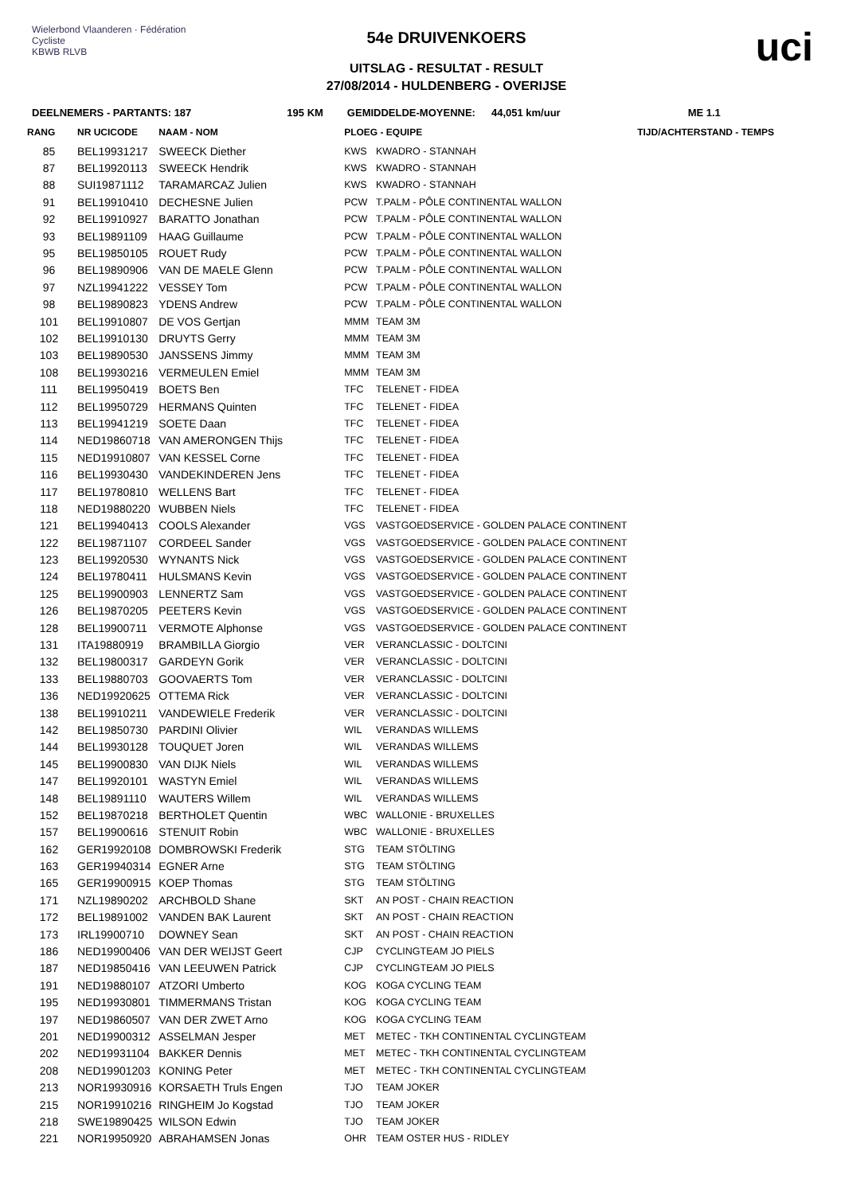Wielerbond Vlaanderen · Fédération Cycliste
KBWB RLVB
54e DRUIVENKOERS
UITSLAG - RESULTAT - RESULT
27/08/2014 - HULDENBERG - OVERIJSE
uci
DEELNEMERS - PARTANTS: 187 195 KM GEMIDDELDE-MOYENNE: 44,051 km/uur ME 1.1
| RANG | NR UCICODE | NAAM - NOM | PLOEG - EQUIPE | | TIJD/ACHTERSTAND - TEMPS |
| --- | --- | --- | --- | --- | --- |
| 85 | BEL19931217 | SWEECK Diether | KWS | KWADRO - STANNAH | |
| 87 | BEL19920113 | SWEECK Hendrik | KWS | KWADRO - STANNAH | |
| 88 | SUI19871112 | TARAMARCAZ Julien | KWS | KWADRO - STANNAH | |
| 91 | BEL19910410 | DECHESNE Julien | PCW | T.PALM - PÔLE CONTINENTAL WALLON | |
| 92 | BEL19910927 | BARATTO Jonathan | PCW | T.PALM - PÔLE CONTINENTAL WALLON | |
| 93 | BEL19891109 | HAAG Guillaume | PCW | T.PALM - PÔLE CONTINENTAL WALLON | |
| 95 | BEL19850105 | ROUET Rudy | PCW | T.PALM - PÔLE CONTINENTAL WALLON | |
| 96 | BEL19890906 | VAN DE MAELE Glenn | PCW | T.PALM - PÔLE CONTINENTAL WALLON | |
| 97 | NZL19941222 | VESSEY Tom | PCW | T.PALM - PÔLE CONTINENTAL WALLON | |
| 98 | BEL19890823 | YDENS Andrew | PCW | T.PALM - PÔLE CONTINENTAL WALLON | |
| 101 | BEL19910807 | DE VOS Gertjan | MMM | TEAM 3M | |
| 102 | BEL19910130 | DRUYTS Gerry | MMM | TEAM 3M | |
| 103 | BEL19890530 | JANSSENS Jimmy | MMM | TEAM 3M | |
| 108 | BEL19930216 | VERMEULEN Emiel | MMM | TEAM 3M | |
| 111 | BEL19950419 | BOETS Ben | TFC | TELENET - FIDEA | |
| 112 | BEL19950729 | HERMANS Quinten | TFC | TELENET - FIDEA | |
| 113 | BEL19941219 | SOETE Daan | TFC | TELENET - FIDEA | |
| 114 | NED19860718 | VAN AMERONGEN Thijs | TFC | TELENET - FIDEA | |
| 115 | NED19910807 | VAN KESSEL Corne | TFC | TELENET - FIDEA | |
| 116 | BEL19930430 | VANDEKINDEREN Jens | TFC | TELENET - FIDEA | |
| 117 | BEL19780810 | WELLENS Bart | TFC | TELENET - FIDEA | |
| 118 | NED19880220 | WUBBEN Niels | TFC | TELENET - FIDEA | |
| 121 | BEL19940413 | COOLS Alexander | VGS | VASTGOEDSERVICE - GOLDEN PALACE CONTINENT | |
| 122 | BEL19871107 | CORDEEL Sander | VGS | VASTGOEDSERVICE - GOLDEN PALACE CONTINENT | |
| 123 | BEL19920530 | WYNANTS Nick | VGS | VASTGOEDSERVICE - GOLDEN PALACE CONTINENT | |
| 124 | BEL19780411 | HULSMANS Kevin | VGS | VASTGOEDSERVICE - GOLDEN PALACE CONTINENT | |
| 125 | BEL19900903 | LENNERTZ Sam | VGS | VASTGOEDSERVICE - GOLDEN PALACE CONTINENT | |
| 126 | BEL19870205 | PEETERS Kevin | VGS | VASTGOEDSERVICE - GOLDEN PALACE CONTINENT | |
| 128 | BEL19900711 | VERMOTE Alphonse | VGS | VASTGOEDSERVICE - GOLDEN PALACE CONTINENT | |
| 131 | ITA19880919 | BRAMBILLA Giorgio | VER | VERANCLASSIC - DOLTCINI | |
| 132 | BEL19800317 | GARDEYN Gorik | VER | VERANCLASSIC - DOLTCINI | |
| 133 | BEL19880703 | GOOVAERTS Tom | VER | VERANCLASSIC - DOLTCINI | |
| 136 | NED19920625 | OTTEMA Rick | VER | VERANCLASSIC - DOLTCINI | |
| 138 | BEL19910211 | VANDEWIELE Frederik | VER | VERANCLASSIC - DOLTCINI | |
| 142 | BEL19850730 | PARDINI Olivier | WIL | VERANDAS WILLEMS | |
| 144 | BEL19930128 | TOUQUET Joren | WIL | VERANDAS WILLEMS | |
| 145 | BEL19900830 | VAN DIJK Niels | WIL | VERANDAS WILLEMS | |
| 147 | BEL19920101 | WASTYN Emiel | WIL | VERANDAS WILLEMS | |
| 148 | BEL19891110 | WAUTERS Willem | WIL | VERANDAS WILLEMS | |
| 152 | BEL19870218 | BERTHOLET Quentin | WBC | WALLONIE - BRUXELLES | |
| 157 | BEL19900616 | STENUIT Robin | WBC | WALLONIE - BRUXELLES | |
| 162 | GER19920108 | DOMBROWSKI Frederik | STG | TEAM STÖLTING | |
| 163 | GER19940314 | EGNER Arne | STG | TEAM STÖLTING | |
| 165 | GER19900915 | KOEP Thomas | STG | TEAM STÖLTING | |
| 171 | NZL19890202 | ARCHBOLD Shane | SKT | AN POST - CHAIN REACTION | |
| 172 | BEL19891002 | VANDEN BAK Laurent | SKT | AN POST - CHAIN REACTION | |
| 173 | IRL19900710 | DOWNEY Sean | SKT | AN POST - CHAIN REACTION | |
| 186 | NED19900406 | VAN DER WEIJST Geert | CJP | CYCLINGTEAM JO PIELS | |
| 187 | NED19850416 | VAN LEEUWEN Patrick | CJP | CYCLINGTEAM JO PIELS | |
| 191 | NED19880107 | ATZORI Umberto | KOG | KOGA CYCLING TEAM | |
| 195 | NED19930801 | TIMMERMANS Tristan | KOG | KOGA CYCLING TEAM | |
| 197 | NED19860507 | VAN DER ZWET Arno | KOG | KOGA CYCLING TEAM | |
| 201 | NED19900312 | ASSELMAN Jesper | MET | METEC - TKH CONTINENTAL CYCLINGTEAM | |
| 202 | NED19931104 | BAKKER Dennis | MET | METEC - TKH CONTINENTAL CYCLINGTEAM | |
| 208 | NED19901203 | KONING Peter | MET | METEC - TKH CONTINENTAL CYCLINGTEAM | |
| 213 | NOR19930916 | KORSAETH Truls Engen | TJO | TEAM JOKER | |
| 215 | NOR19910216 | RINGHEIM Jo Kogstad | TJO | TEAM JOKER | |
| 218 | SWE19890425 | WILSON Edwin | TJO | TEAM JOKER | |
| 221 | NOR19950920 | ABRAHAMSEN Jonas | OHR | TEAM OSTER HUS - RIDLEY | |